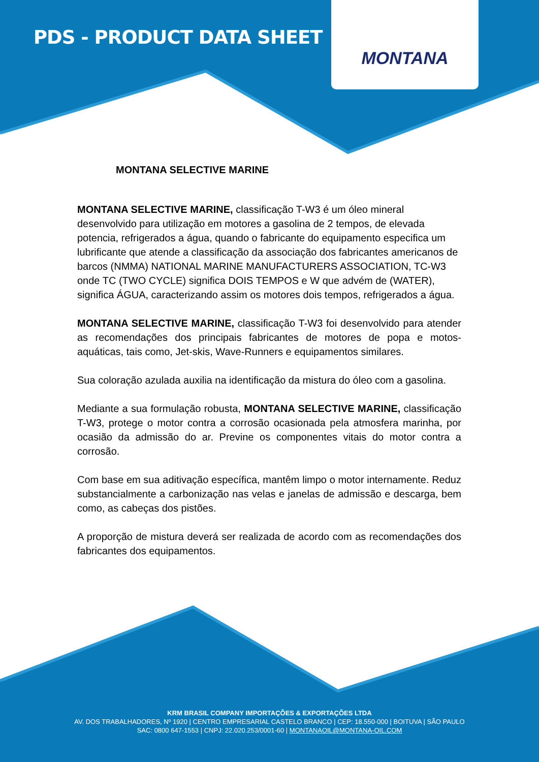PDS - PRODUCT DATA SHEET
MONTANA
MONTANA SELECTIVE MARINE
MONTANA SELECTIVE MARINE, classificação T-W3 é um óleo mineral desenvolvido para utilização em motores a gasolina de 2 tempos, de elevada potencia, refrigerados a água, quando o fabricante do equipamento especifica um lubrificante que atende a classificação da associação dos fabricantes americanos de barcos (NMMA) NATIONAL MARINE MANUFACTURERS ASSOCIATION, TC-W3 onde TC (TWO CYCLE) significa DOIS TEMPOS e W que advém de (WATER), significa ÁGUA, caracterizando assim os motores dois tempos, refrigerados a água.
MONTANA SELECTIVE MARINE, classificação T-W3 foi desenvolvido para atender as recomendações dos principais fabricantes de motores de popa e motos-aquáticas, tais como, Jet-skis, Wave-Runners e equipamentos similares.
Sua coloração azulada auxilia na identificação da mistura do óleo com a gasolina.
Mediante a sua formulação robusta, MONTANA SELECTIVE MARINE, classificação T-W3, protege o motor contra a corrosão ocasionada pela atmosfera marinha, por ocasião da admissão do ar. Previne os componentes vitais do motor contra a corrosão.
Com base em sua aditivação específica, mantêm limpo o motor internamente. Reduz substancialmente a carbonização nas velas e janelas de admissão e descarga, bem como, as cabeças dos pistões.
A proporção de mistura deverá ser realizada de acordo com as recomendações dos fabricantes dos equipamentos.
KRM BRASIL COMPANY IMPORTAÇÕES & EXPORTAÇÕES LTDA
AV. DOS TRABALHADORES, Nº 1920 | CENTRO EMPRESARIAL CASTELO BRANCO | CEP: 18.550-000 | BOITUVA | SÃO PAULO
SAC: 0800 647-1553 | CNPJ: 22.020.253/0001-60 | MONTANAOIL@MONTANA-OIL.COM